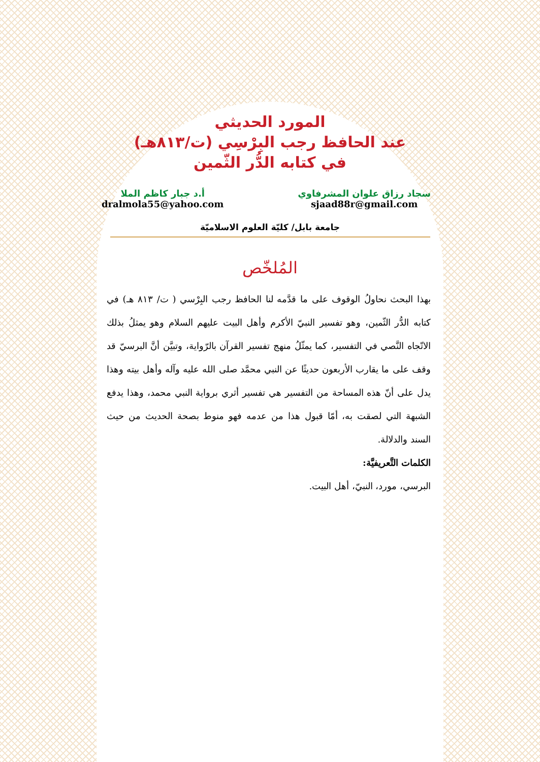المورد الحديثي
عند الحافظ رجب البِرْسِي (ت/٨١٣هـ)
في كتابه الدُّر الثّمين
سجاد رزاق علوان المشرفاوي
sjaad88r@gmail.com
أ.د جبار كاظم الملا
dralmola55@yahoo.com
جامعة بابل/ كليّة العلوم الاسلاميّة
المُلخّص
بهذا البحث نحاولُ الوقوف على ما قدَّمه لنا الحافظ رجب البِرْسي ( ت/ ٨١٣ هـ) في كتابه الدُّر الثّمين، وهو تفسير النبيّ الأكرم وأهل البيت عليهم السلام وهو يمثلُ بذلك الاتّجاه النَّصي في التفسير، كما يمثّلُ منهج تفسير القرآن بالرّواية، وتبيَّن أنَّ البرسيّ قد وقف على ما يقارب الأربعون حديثًا عن النبي محمَّد صلى الله عليه وآله وأهل بيته وهذا يدل على أنّ هذه المساحة من التفسير هي تفسير أثري برواية النبي محمد، وهذا يدفع الشبهة التي لصقت به، أمّا قبول هذا من عدمه فهو منوط بصحة الحديث من حيث السند والدلالة.
الكلمات التَّعريفيَّة:
البرسي، مورد، النبيّ، أهل البيت.